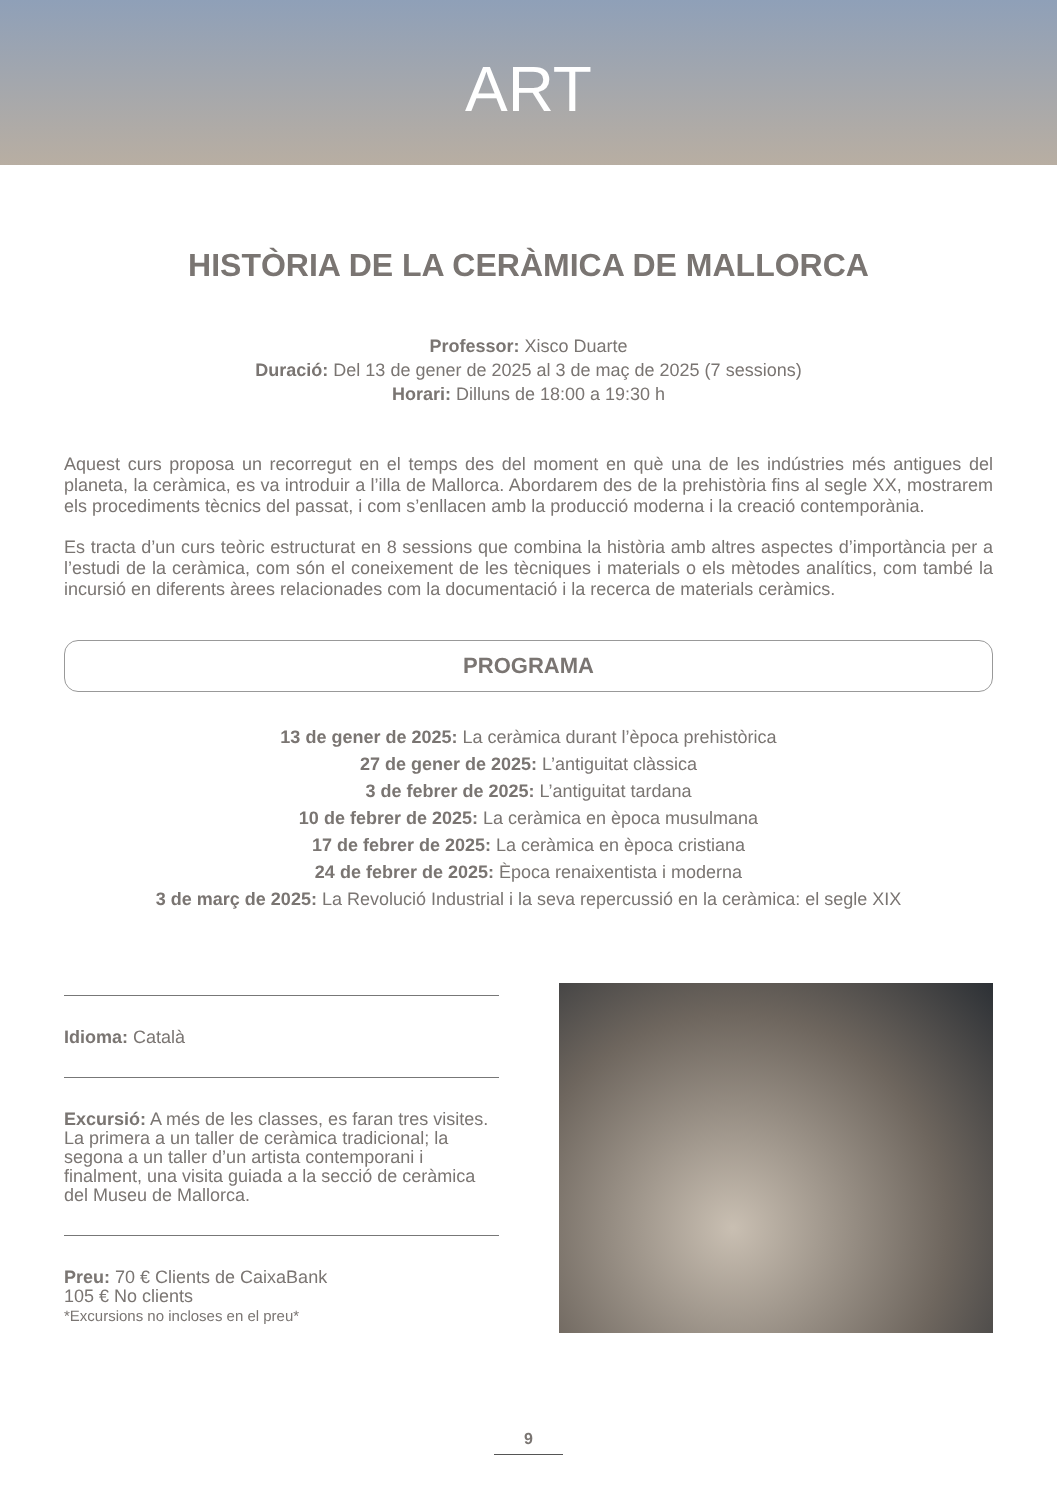ART
HISTÒRIA DE LA CERÀMICA DE MALLORCA
Professor: Xisco Duarte
Duració: Del 13 de gener de 2025 al 3 de maç de 2025 (7 sessions)
Horari: Dilluns de 18:00 a 19:30 h
Aquest curs proposa un recorregut en el temps des del moment en què una de les indústries més antigues del planeta, la ceràmica, es va introduir a l’illa de Mallorca. Abordarem des de la prehistòria fins al segle XX, mostrarem els procediments tècnics del passat, i com s’enllacen amb la producció moderna i la creació contemporània.
Es tracta d’un curs teòric estructurat en 8 sessions que combina la història amb altres aspectes d’importància per a l’estudi de la ceràmica, com són el coneixement de les tècniques i materials o els mètodes analítics, com també la incursió en diferents àrees relacionades com la documentació i la recerca de materials ceràmics.
PROGRAMA
13 de gener de 2025: La ceràmica durant l’època prehistòrica
27 de gener de 2025: L’antiguitat clàssica
3 de febrer de 2025: L’antiguitat tardana
10 de febrer de 2025: La ceràmica en època musulmana
17 de febrer de 2025: La ceràmica en època cristiana
24 de febrer de 2025: Època renaixentista i moderna
3 de març de 2025: La Revolució Industrial i la seva repercussió en la ceràmica: el segle XIX
Idioma: Català
Excursió: A més de les classes, es faran tres visites. La primera a un taller de ceràmica tradicional; la segona a un taller d’un artista contemporani i finalment, una visita guiada a la secció de ceràmica del Museu de Mallorca.
Preu: 70 € Clients de CaixaBank
105 € No clients
*Excursions no incloses en el preu*
9